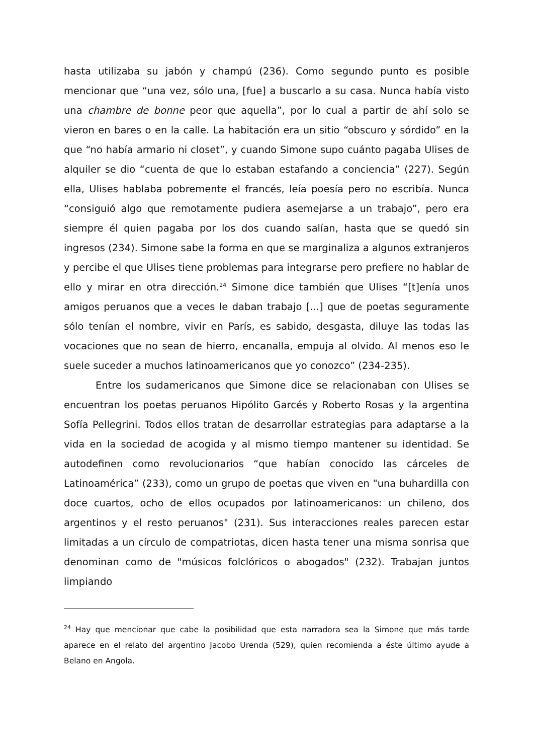hasta utilizaba su jabón y champú (236). Como segundo punto es posible mencionar que “una vez, sólo una, [fue] a buscarlo a su casa. Nunca había visto una chambre de bonne peor que aquella”, por lo cual a partir de ahí solo se vieron en bares o en la calle. La habitación era un sitio “obscuro y sórdido” en la que “no había armario ni closet”, y cuando Simone supo cuánto pagaba Ulises de alquiler se dio “cuenta de que lo estaban estafando a conciencia” (227). Según ella, Ulises hablaba pobremente el francés, leía poesía pero no escribía. Nunca “consiguió algo que remotamente pudiera asemejarse a un trabajo”, pero era siempre él quien pagaba por los dos cuando salían, hasta que se quedó sin ingresos (234). Simone sabe la forma en que se marginaliza a algunos extranjeros y percibe el que Ulises tiene problemas para integrarse pero prefiere no hablar de ello y mirar en otra dirección.<sup>24</sup> Simone dice también que Ulises “[t]enía unos amigos peruanos que a veces le daban trabajo [...] que de poetas seguramente sólo tenían el nombre, vivir en París, es sabido, desgasta, diluye las todas las vocaciones que no sean de hierro, encanalla, empuja al olvido. Al menos eso le suele suceder a muchos latinoamericanos que yo conozco” (234-235).
Entre los sudamericanos que Simone dice se relacionaban con Ulises se encuentran los poetas peruanos Hipólito Garcés y Roberto Rosas y la argentina Sofía Pellegrini. Todos ellos tratan de desarrollar estrategias para adaptarse a la vida en la sociedad de acogida y al mismo tiempo mantener su identidad. Se autodefinen como revolucionarios “que habían conocido las cárceles de Latinoamérica” (233), como un grupo de poetas que viven en "una buhardilla con doce cuartos, ocho de ellos ocupados por latinoamericanos: un chileno, dos argentinos y el resto peruanos" (231). Sus interacciones reales parecen estar limitadas a un círculo de compatriotas, dicen hasta tener una misma sonrisa que denominan como de "músicos folclóricos o abogados" (232). Trabajan juntos limpiando
<sup>24</sup> Hay que mencionar que cabe la posibilidad que esta narradora sea la Simone que más tarde aparece en el relato del argentino Jacobo Urenda (529), quien recomienda a éste último ayude a Belano en Angola.